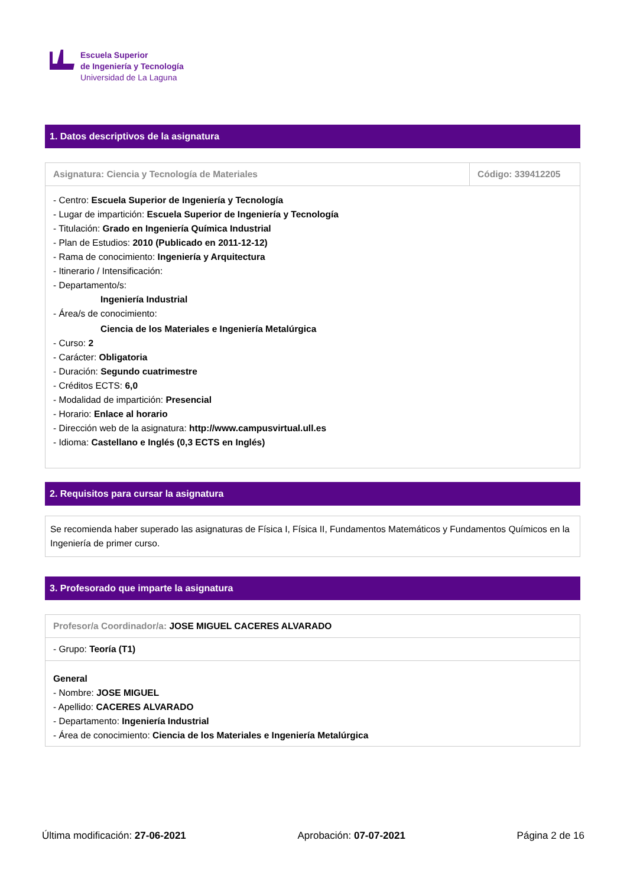Escuela Superior
de Ingeniería y Tecnología
Universidad de La Laguna
1. Datos descriptivos de la asignatura
| Asignatura: Ciencia y Tecnología de Materiales | Código: 339412205 |
- Centro: Escuela Superior de Ingeniería y Tecnología
- Lugar de impartición: Escuela Superior de Ingeniería y Tecnología
- Titulación: Grado en Ingeniería Química Industrial
- Plan de Estudios: 2010 (Publicado en 2011-12-12)
- Rama de conocimiento: Ingeniería y Arquitectura
- Itinerario / Intensificación:
- Departamento/s:
Ingeniería Industrial
- Área/s de conocimiento:
Ciencia de los Materiales e Ingeniería Metalúrgica
- Curso: 2
- Carácter: Obligatoria
- Duración: Segundo cuatrimestre
- Créditos ECTS: 6,0
- Modalidad de impartición: Presencial
- Horario: Enlace al horario
- Dirección web de la asignatura: http://www.campusvirtual.ull.es
- Idioma: Castellano e Inglés (0,3 ECTS en Inglés)
2. Requisitos para cursar la asignatura
Se recomienda haber superado las asignaturas de Física I, Física II, Fundamentos Matemáticos y Fundamentos Químicos en la Ingeniería de primer curso.
3. Profesorado que imparte la asignatura
| Profesor/a Coordinador/a: JOSE MIGUEL CACERES ALVARADO |
| - Grupo: Teoría (T1) |
General
- Nombre: JOSE MIGUEL
- Apellido: CACERES ALVARADO
- Departamento: Ingeniería Industrial
- Área de conocimiento: Ciencia de los Materiales e Ingeniería Metalúrgica
Última modificación: 27-06-2021 Aprobación: 07-07-2021 Página 2 de 16